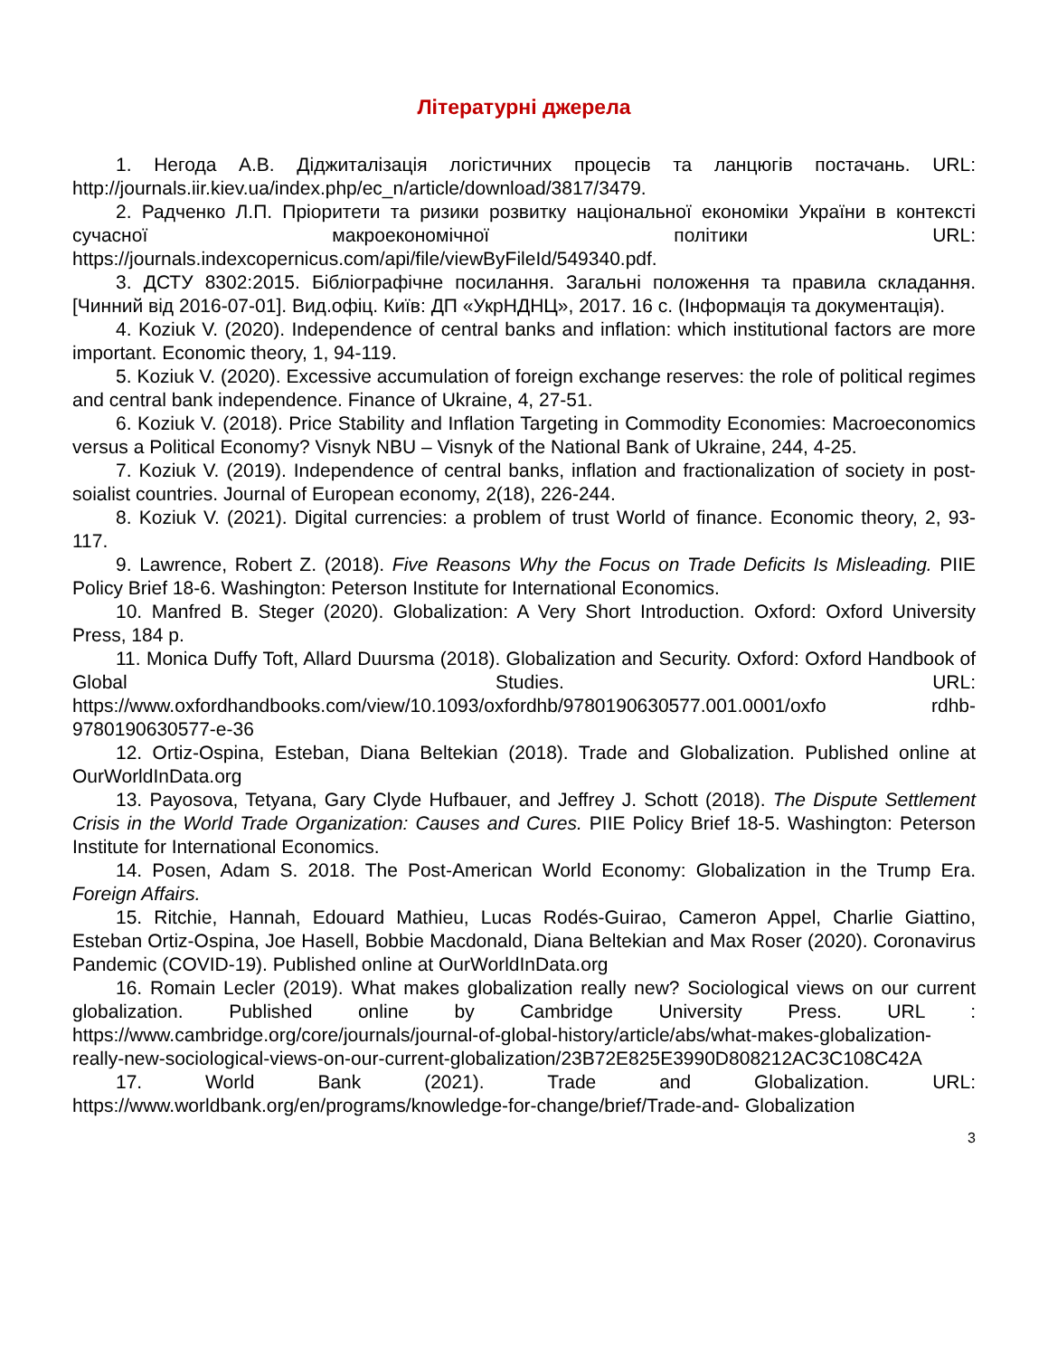Літературні джерела
1. Негода А.В. Діджиталізація логістичних процесів та ланцюгів постачань. URL: http://journals.iir.kiev.ua/index.php/ec_n/article/download/3817/3479.
2. Радченко Л.П. Пріоритети та ризики розвитку національної економіки України в контексті сучасної макроекономічної політики URL: https://journals.indexcopernicus.com/api/file/viewByFileId/549340.pdf.
3. ДСТУ 8302:2015. Бібліографічне посилання. Загальні положення та правила складання. [Чинний від 2016-07-01]. Вид.офіц. Київ: ДП «УкрНДНЦ», 2017. 16 с. (Інформація та документація).
4. Koziuk V. (2020). Independence of central banks and inflation: which institutional factors are more important. Economic theory, 1, 94-119.
5. Koziuk V. (2020). Excessive accumulation of foreign exchange reserves: the role of political regimes and central bank independence. Finance of Ukraine, 4, 27-51.
6. Koziuk V. (2018). Price Stability and Inflation Targeting in Commodity Economies: Macroeconomics versus a Political Economy? Visnyk NBU – Visnyk of the National Bank of Ukraine, 244, 4-25.
7. Koziuk V. (2019). Independence of central banks, inflation and fractionalization of society in post-soialist countries. Journal of European economy, 2(18), 226-244.
8. Koziuk V. (2021). Digital currencies: a problem of trust World of finance. Economic theory, 2, 93-117.
9. Lawrence, Robert Z. (2018). Five Reasons Why the Focus on Trade Deficits Is Misleading. PIIE Policy Brief 18-6. Washington: Peterson Institute for International Economics.
10. Manfred B. Steger (2020). Globalization: A Very Short Introduction. Oxford: Oxford University Press, 184 p.
11. Monica Duffy Toft, Allard Duursma (2018). Globalization and Security. Oxford: Oxford Handbook of Global Studies. URL: https://www.oxfordhandbooks.com/view/10.1093/oxfordhb/9780190630577.001.0001/oxfo rdhb-9780190630577-e-36
12. Ortiz-Ospina, Esteban, Diana Beltekian (2018). Trade and Globalization. Published online at OurWorldInData.org
13. Payosova, Tetyana, Gary Clyde Hufbauer, and Jeffrey J. Schott (2018). The Dispute Settlement Crisis in the World Trade Organization: Causes and Cures. PIIE Policy Brief 18-5. Washington: Peterson Institute for International Economics.
14. Posen, Adam S. 2018. The Post-American World Economy: Globalization in the Trump Era. Foreign Affairs.
15. Ritchie, Hannah, Edouard Mathieu, Lucas Rodés-Guirao, Cameron Appel, Charlie Giattino, Esteban Ortiz-Ospina, Joe Hasell, Bobbie Macdonald, Diana Beltekian and Max Roser (2020). Coronavirus Pandemic (COVID-19). Published online at OurWorldInData.org
16. Romain Lecler (2019). What makes globalization really new? Sociological views on our current globalization. Published online by Cambridge University Press. URL : https://www.cambridge.org/core/journals/journal-of-global-history/article/abs/what-makes-globalization-really-new-sociological-views-on-our-current-globalization/23B72E825E3990D808212AC3C108C42A
17. World Bank (2021). Trade and Globalization. URL: https://www.worldbank.org/en/programs/knowledge-for-change/brief/Trade-and- Globalization
3